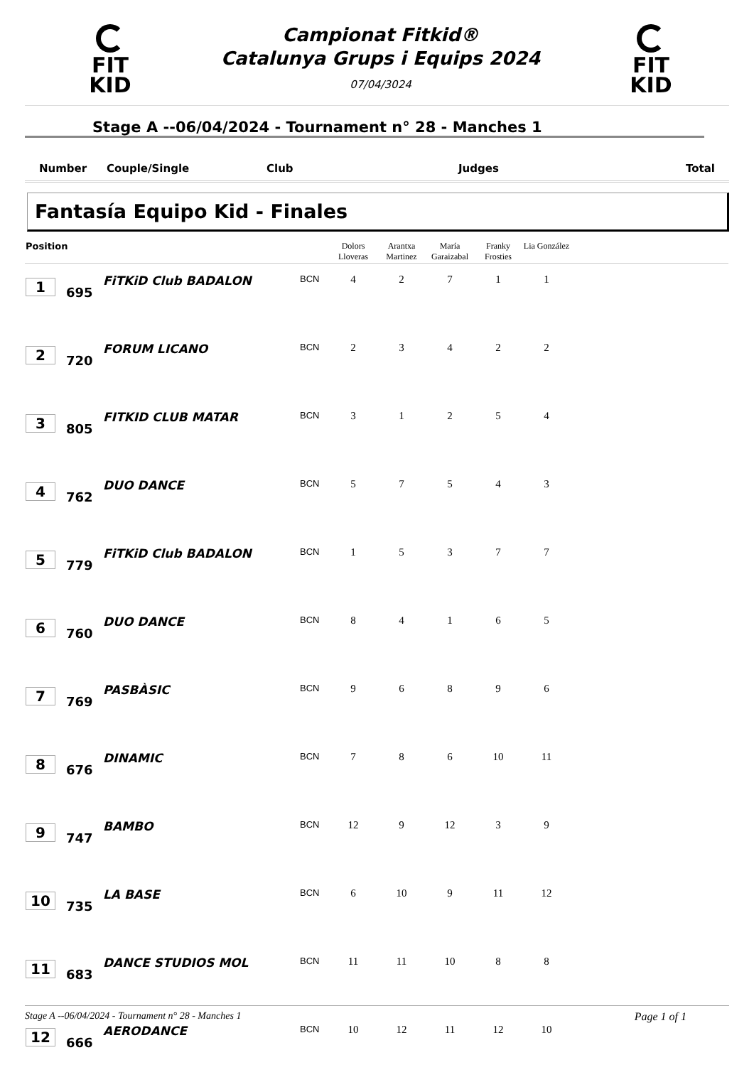FIT KID
Campionat Fitkid®
Catalunya Grups i Equips 2024
07/04/3024
FIT KID
Stage A --06/04/2024 - Tournament n° 28 - Manches 1
Number Couple/Single Club Judges Total
Fantasía Equipo Kid - Finales
| Position | | | | Dolors Lloveras | Arantxa Martinez | María Garaizabal | Franky Frosties | Lia González | |
| --- | --- | --- | --- | --- | --- | --- | --- | --- | --- |
| 1 | 695 | FiTKiD Club BADALON | BCN | 4 | 2 | 7 | 1 | 1 | |
| 2 | 720 | FORUM LICANO | BCN | 2 | 3 | 4 | 2 | 2 | |
| 3 | 805 | FITKID CLUB MATAR | BCN | 3 | 1 | 2 | 5 | 4 | |
| 4 | 762 | DUO DANCE | BCN | 5 | 7 | 5 | 4 | 3 | |
| 5 | 779 | FiTKiD Club BADALON | BCN | 1 | 5 | 3 | 7 | 7 | |
| 6 | 760 | DUO DANCE | BCN | 8 | 4 | 1 | 6 | 5 | |
| 7 | 769 | PASBÀSIC | BCN | 9 | 6 | 8 | 9 | 6 | |
| 8 | 676 | DINAMIC | BCN | 7 | 8 | 6 | 10 | 11 | |
| 9 | 747 | BAMBO | BCN | 12 | 9 | 12 | 3 | 9 | |
| 10 | 735 | LA BASE | BCN | 6 | 10 | 9 | 11 | 12 | |
| 11 | 683 | DANCE STUDIOS MOL | BCN | 11 | 11 | 10 | 8 | 8 | |
| 12 | 666 | AERODANCE | BCN | 10 | 12 | 11 | 12 | 10 | |
Stage A --06/04/2024 - Tournament n° 28 - Manches 1 Page 1 of 1